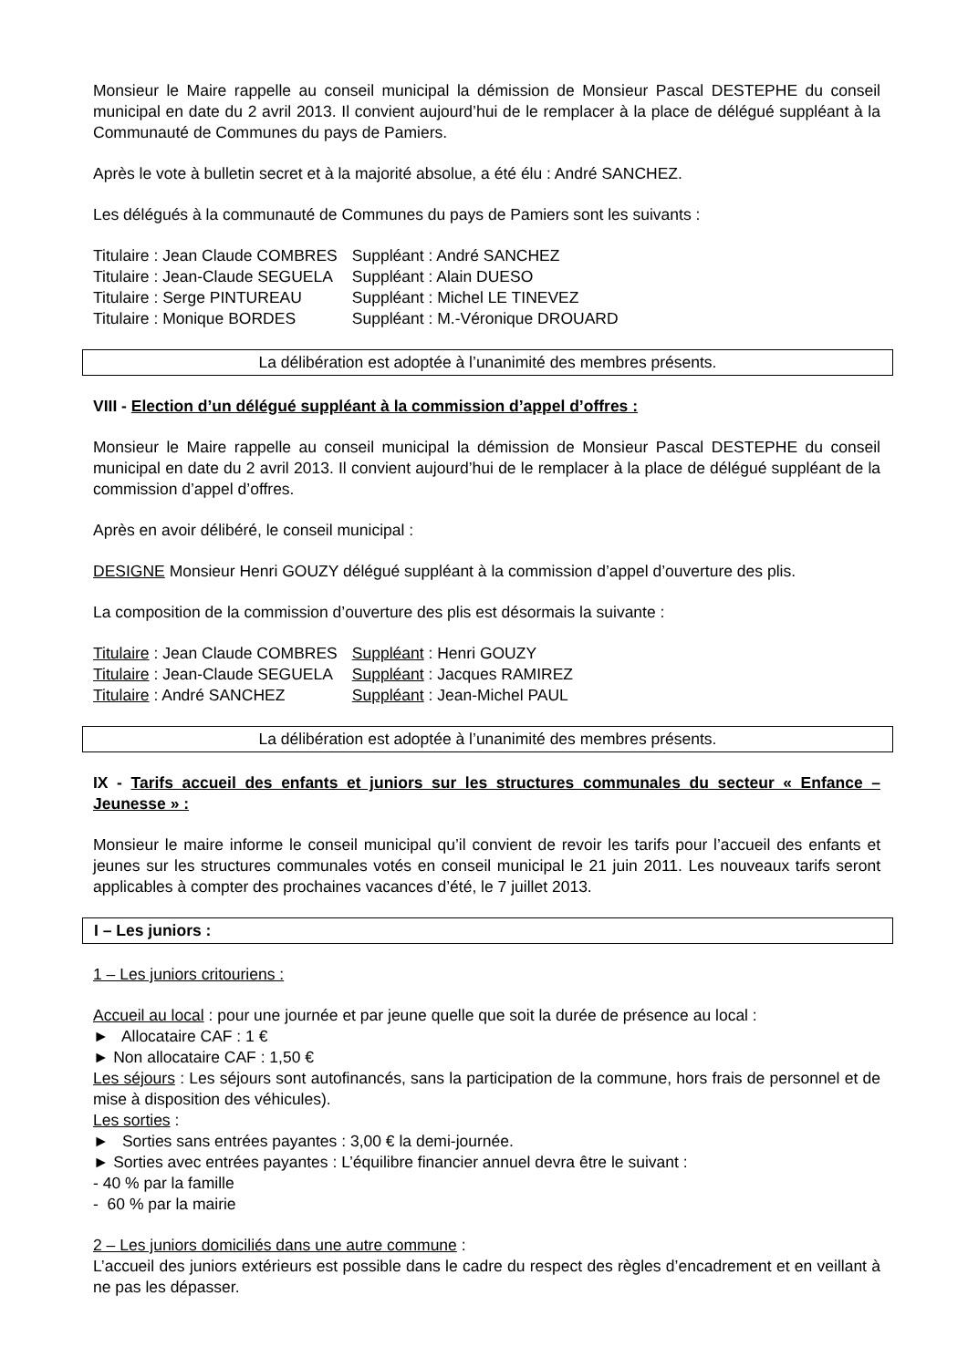Monsieur le Maire rappelle au conseil municipal la démission de Monsieur Pascal DESTEPHE du conseil municipal en date du 2 avril 2013. Il convient aujourd’hui de le remplacer à la place de délégué suppléant à la Communauté de Communes du pays de Pamiers.
Après le vote à bulletin secret et à la majorité absolue, a été élu : André SANCHEZ.
Les délégués à la communauté de Communes du pays de Pamiers sont les suivants :
| Titulaire : Jean Claude COMBRES | Suppléant : André SANCHEZ |
| Titulaire : Jean-Claude SEGUELA | Suppléant : Alain DUESO |
| Titulaire : Serge PINTUREAU | Suppléant : Michel LE TINEVEZ |
| Titulaire : Monique BORDES | Suppléant : M.-Véronique DROUARD |
La délibération est adoptée à l’unanimité des membres présents.
VIII - Election d’un délégué suppléant à la commission d’appel d’offres :
Monsieur le Maire rappelle au conseil municipal la démission de Monsieur Pascal DESTEPHE du conseil municipal en date du 2 avril 2013. Il convient aujourd’hui de le remplacer à la place de délégué suppléant de la commission d’appel d’offres.
Après en avoir délibéré, le conseil municipal :
DESIGNE Monsieur Henri GOUZY délégué suppléant à la commission d’appel d’ouverture des plis.
La composition de la commission d’ouverture des plis est désormais la suivante :
| Titulaire : Jean Claude COMBRES | Suppléant : Henri GOUZY |
| Titulaire : Jean-Claude SEGUELA | Suppléant : Jacques RAMIREZ |
| Titulaire : André SANCHEZ | Suppléant : Jean-Michel PAUL |
La délibération est adoptée à l’unanimité des membres présents.
IX - Tarifs accueil des enfants et juniors sur les structures communales du secteur « Enfance – Jeunesse » :
Monsieur le maire informe le conseil municipal qu’il convient de revoir les tarifs pour l’accueil des enfants et jeunes sur les structures communales votés en conseil municipal le 21 juin 2011. Les nouveaux tarifs seront applicables à compter des prochaines vacances d’été, le 7 juillet 2013.
I – Les juniors :
1 – Les juniors critouriens :
Accueil au local : pour une journée et par jeune quelle que soit la durée de présence au local :
► Allocataire CAF : 1 €
► Non allocataire CAF : 1,50 €
Les séjours : Les séjours sont autofinancés, sans la participation de la commune, hors frais de personnel et de mise à disposition des véhicules).
Les sorties :
► Sorties sans entrées payantes : 3,00 € la demi-journée.
► Sorties avec entrées payantes : L’équilibre financier annuel devra être le suivant :
- 40 % par la famille
- 60 % par la mairie
2 – Les juniors domiciliés dans une autre commune :
L’accueil des juniors extérieurs est possible dans le cadre du respect des règles d’encadrement et en veillant à ne pas les dépasser.